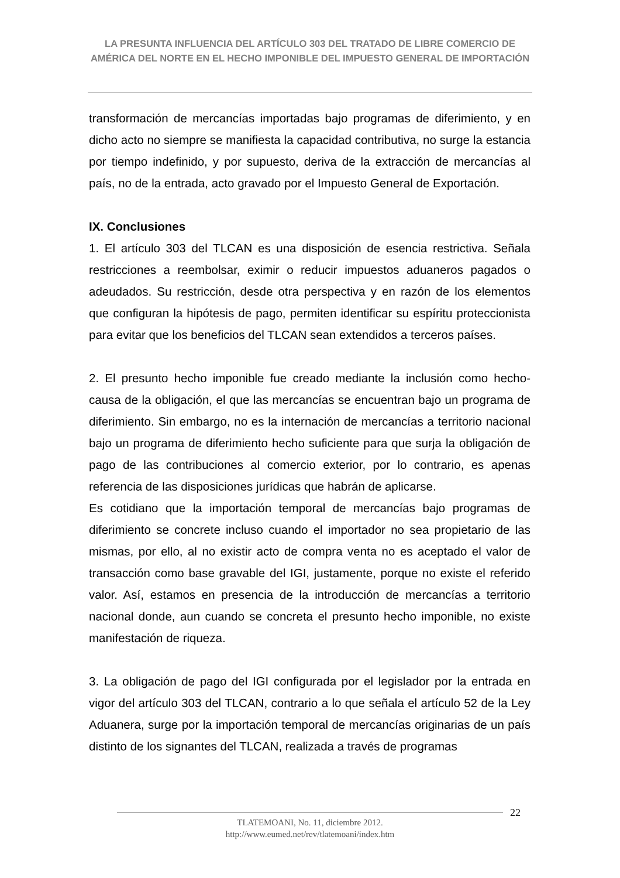LA PRESUNTA INFLUENCIA DEL ARTÍCULO 303 DEL TRATADO DE LIBRE COMERCIO DE AMÉRICA DEL NORTE EN EL HECHO IMPONIBLE DEL IMPUESTO GENERAL DE IMPORTACIÓN
transformación de mercancías importadas bajo programas de diferimiento, y en dicho acto no siempre se manifiesta la capacidad contributiva, no surge la estancia por tiempo indefinido, y por supuesto, deriva de la extracción de mercancías al país, no de la entrada, acto gravado por el Impuesto General de Exportación.
IX. Conclusiones
1. El artículo 303 del TLCAN es una disposición de esencia restrictiva. Señala restricciones a reembolsar, eximir o reducir impuestos aduaneros pagados o adeudados. Su restricción, desde otra perspectiva y en razón de los elementos que configuran la hipótesis de pago, permiten identificar su espíritu proteccionista para evitar que los beneficios del TLCAN sean extendidos a terceros países.
2. El presunto hecho imponible fue creado mediante la inclusión como hecho-causa de la obligación, el que las mercancías se encuentran bajo un programa de diferimiento. Sin embargo, no es la internación de mercancías a territorio nacional bajo un programa de diferimiento hecho suficiente para que surja la obligación de pago de las contribuciones al comercio exterior, por lo contrario, es apenas referencia de las disposiciones jurídicas que habrán de aplicarse.
Es cotidiano que la importación temporal de mercancías bajo programas de diferimiento se concrete incluso cuando el importador no sea propietario de las mismas, por ello, al no existir acto de compra venta no es aceptado el valor de transacción como base gravable del IGI, justamente, porque no existe el referido valor. Así, estamos en presencia de la introducción de mercancías a territorio nacional donde, aun cuando se concreta el presunto hecho imponible, no existe manifestación de riqueza.
3. La obligación de pago del IGI configurada por el legislador por la entrada en vigor del artículo 303 del TLCAN, contrario a lo que señala el artículo 52 de la Ley Aduanera, surge por la importación temporal de mercancías originarias de un país distinto de los signantes del TLCAN, realizada a través de programas
22
TLATEMOANI, No. 11, diciembre 2012.
http://www.eumed.net/rev/tlatemoani/index.htm